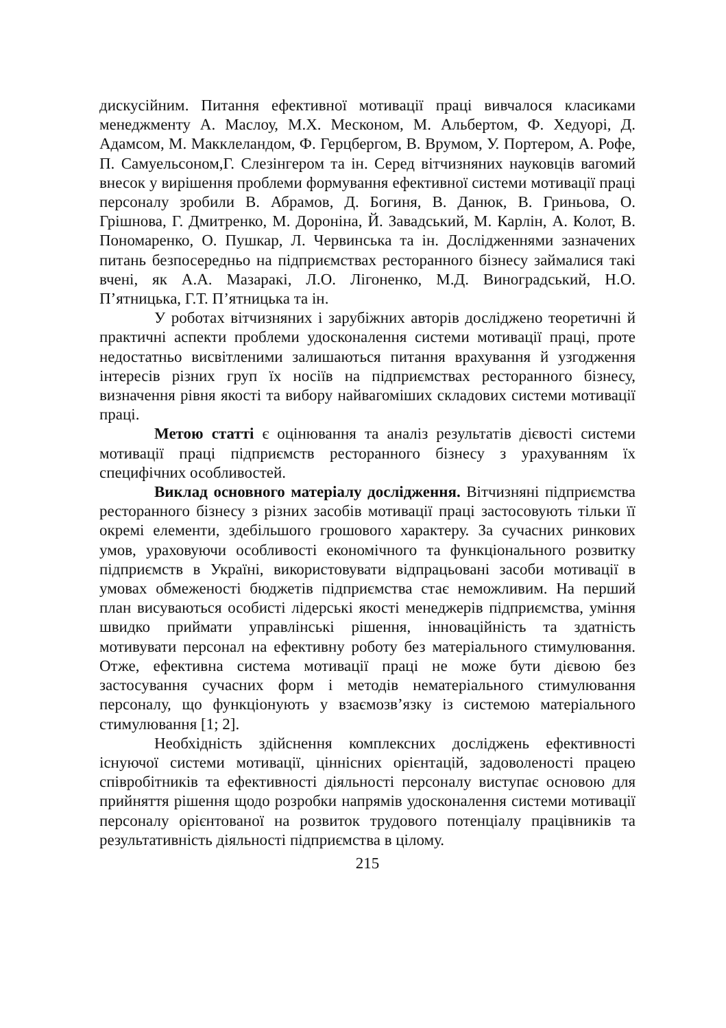дискусійним. Питання ефективної мотивації праці вивчалося класиками менеджменту А. Маслоу, М.Х. Месконом, М. Альбертом, Ф. Хедуорі, Д. Адамсом, М. Макклеландом, Ф. Герцбергом, В. Врумом, У. Портером, А. Рофе, П. Самуельсоном,Г. Слезінгером та ін. Серед вітчизняних науковців вагомий внесок у вирішення проблеми формування ефективної системи мотивації праці персоналу зробили В. Абрамов, Д. Богиня, В. Данюк, В. Гриньова, О. Грішнова, Г. Дмитренко, М. Дороніна, Й. Завадський, М. Карлін, А. Колот, В. Пономаренко, О. Пушкар, Л. Червинська та ін. Дослідженнями зазначених питань безпосередньо на підприємствах ресторанного бізнесу займалися такі вчені, як А.А. Мазаракі, Л.О. Лігоненко, М.Д. Виноградський, Н.О. П’ятницька, Г.Т. П’ятницька та ін.
У роботах вітчизняних і зарубіжних авторів досліджено теоретичні й практичні аспекти проблеми удосконалення системи мотивації праці, проте недостатньо висвітленими залишаються питання врахування й узгодження інтересів різних груп їх носіїв на підприємствах ресторанного бізнесу, визначення рівня якості та вибору найвагоміших складових системи мотивації праці.
Метою статті є оцінювання та аналіз результатів дієвості системи мотивації праці підприємств ресторанного бізнесу з урахуванням їх специфічних особливостей.
Виклад основного матеріалу дослідження. Вітчизняні підприємства ресторанного бізнесу з різних засобів мотивації праці застосовують тільки її окремі елементи, здебільшого грошового характеру. За сучасних ринкових умов, ураховуючи особливості економічного та функціонального розвитку підприємств в Україні, використовувати відпрацьовані засоби мотивації в умовах обмеженості бюджетів підприємства стає неможливим. На перший план висуваються особисті лідерські якості менеджерів підприємства, уміння швидко приймати управлінські рішення, інноваційність та здатність мотивувати персонал на ефективну роботу без матеріального стимулювання. Отже, ефективна система мотивації праці не може бути дієвою без застосування сучасних форм і методів нематеріального стимулювання персоналу, що функціонують у взаємозв’язку із системою матеріального стимулювання [1; 2].
Необхідність здійснення комплексних досліджень ефективності існуючої системи мотивації, ціннісних орієнтацій, задоволеності працею співробітників та ефективності діяльності персоналу виступає основою для прийняття рішення щодо розробки напрямів удосконалення системи мотивації персоналу орієнтованої на розвиток трудового потенціалу працівників та результативність діяльності підприємства в цілому.
215